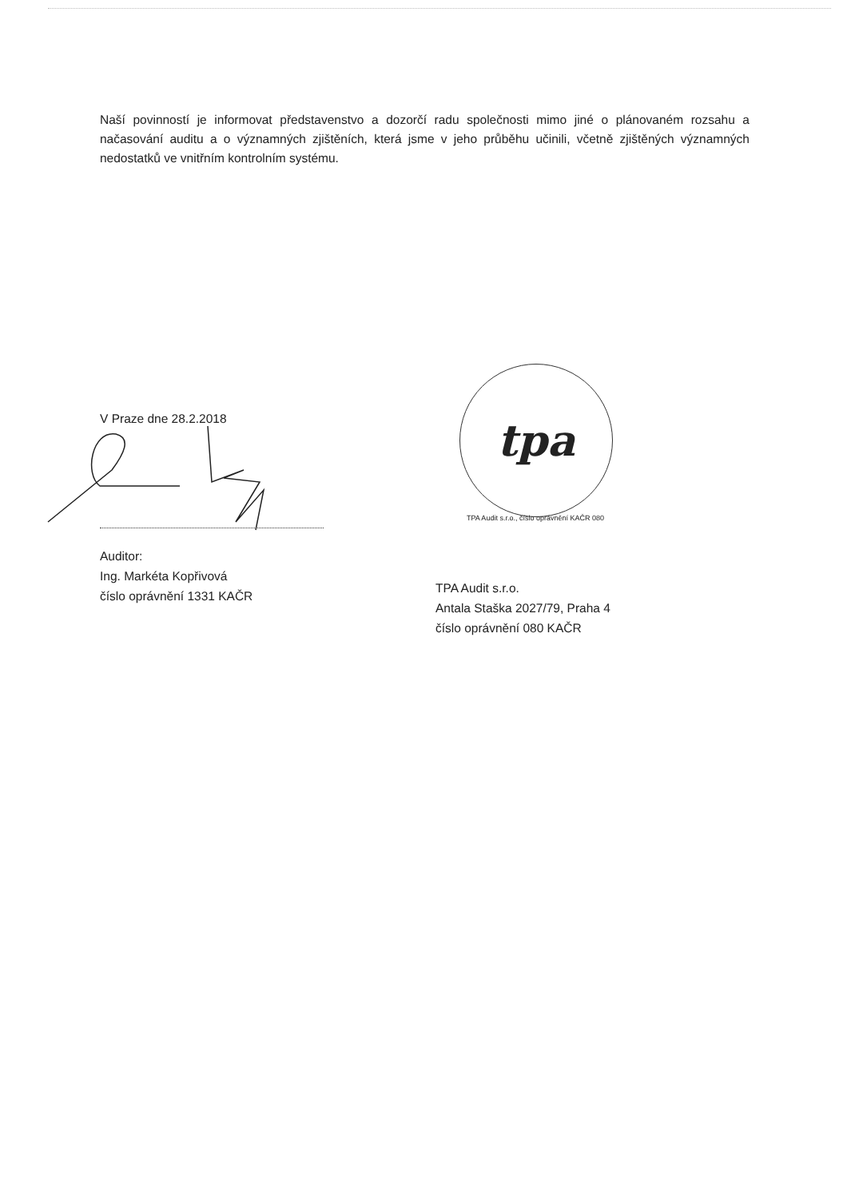Naší povinností je informovat představenstvo a dozorčí radu společnosti mimo jiné o plánovaném rozsahu a načasování auditu a o významných zjištěních, která jsme v jeho průběhu učinili, včetně zjištěných významných nedostatků ve vnitřním kontrolním systému.
V Praze dne 28.2.2018
Auditor:
Ing. Markéta Kopřivová
číslo oprávnění 1331 KAČR
tpa
TPA Audit s.r.o., číslo oprávnění KAČR 080
TPA Audit s.r.o.
Antala Staška 2027/79, Praha 4
číslo oprávnění 080 KAČR